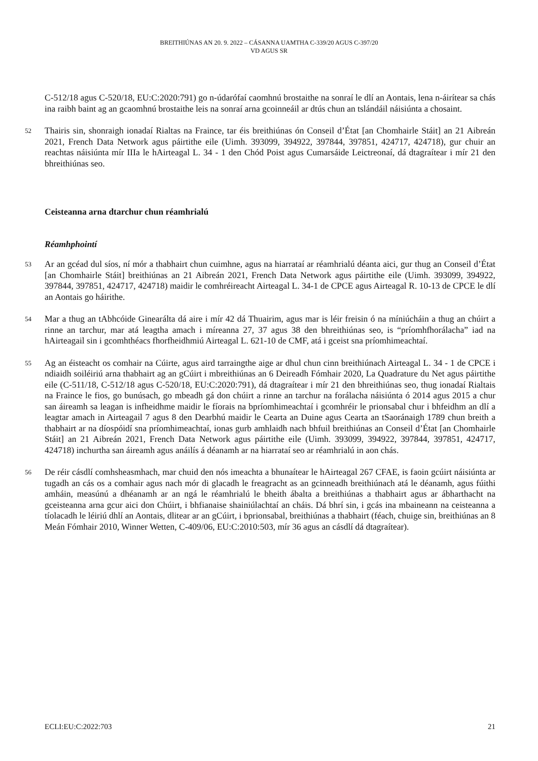BREITHIÚNAS AN 20. 9. 2022 – CÁSANNA UAMTHA C-339/20 AGUS C-397/20
VD AGUS SR
C-512/18 agus C-520/18, EU:C:2020:791) go n-údarófaí caomhnú brostaithe na sonraí le dlí an Aontais, lena n-áirítear sa chás ina raibh baint ag an gcaomhnú brostaithe leis na sonraí arna gcoinneáil ar dtús chun an tslándáil náisiúnta a chosaint.
52
Thairis sin, shonraigh ionadaí Rialtas na Fraince, tar éis breithiúnas ón Conseil d’État [an Chomhairle Stáit] an 21 Aibreán 2021, French Data Network agus páirtithe eile (Uimh. 393099, 394922, 397844, 397851, 424717, 424718), gur chuir an reachtas náisiúnta mír IIIa le hAirteagal L. 34 - 1 den Chód Poist agus Cumarsáide Leictreonaí, dá dtagraítear i mír 21 den bhreithiúnas seo.
Ceisteanna arna dtarchur chun réamhrialú
Réamhphointí
53
Ar an gcéad dul síos, ní mór a thabhairt chun cuimhne, agus na hiarrataí ar réamhrialú déanta aici, gur thug an Conseil d’État [an Chomhairle Stáit] breithiúnas an 21 Aibreán 2021, French Data Network agus páirtithe eile (Uimh. 393099, 394922, 397844, 397851, 424717, 424718) maidir le comhréireacht Airteagal L. 34-1 de CPCE agus Airteagal R. 10-13 de CPCE le dlí an Aontais go háirithe.
54
Mar a thug an tAbhcóide Ginearálta dá aire i mír 42 dá Thuairim, agus mar is léir freisin ó na míniúcháin a thug an chúirt a rinne an tarchur, mar atá leagtha amach i míreanna 27, 37 agus 38 den bhreithiúnas seo, is “príomhfhorálacha” iad na hAirteagail sin i gcomhthéacs fhorfheidhmiú Airteagal L. 621-10 de CMF, atá i gceist sna príomhimeachtaí.
55
Ag an éisteacht os comhair na Cúirte, agus aird tarraingthe aige ar dhul chun cinn breithiúnach Airteagal L. 34 - 1 de CPCE i ndiaidh soiléiriú arna thabhairt ag an gCúirt i mbreithiúnas an 6 Deireadh Fómhair 2020, La Quadrature du Net agus páirtithe eile (C-511/18, C-512/18 agus C-520/18, EU:C:2020:791), dá dtagraítear i mír 21 den bhreithiúnas seo, thug ionadaí Rialtais na Fraince le fios, go bunúsach, go mbeadh gá don chúirt a rinne an tarchur na forálacha náisiúnta ó 2014 agus 2015 a chur san áireamh sa leagan is infheidhme maidir le fíorais na bpríomhimeachtaí i gcomhréir le prionsabal chur i bhfeidhm an dlí a leagtar amach in Airteagail 7 agus 8 den Dearbhú maidir le Cearta an Duine agus Cearta an tSaoránaigh 1789 chun breith a thabhairt ar na díospóidí sna príomhimeachtaí, ionas gurb amhlaidh nach bhfuil breithiúnas an Conseil d’État [an Chomhairle Stáit] an 21 Aibreán 2021, French Data Network agus páirtithe eile (Uimh. 393099, 394922, 397844, 397851, 424717, 424718) inchurtha san áireamh agus anáilís á déanamh ar na hiarrataí seo ar réamhrialú in aon chás.
56
De réir cásdlí comhsheasmhach, mar chuid den nós imeachta a bhunaítear le hAirteagal 267 CFAE, is faoin gcúirt náisiúnta ar tugadh an cás os a comhair agus nach mór di glacadh le freagracht as an gcinneadh breithiúnach atá le déanamh, agus fúithi amháin, measúnú a dhéanamh ar an ngá le réamhrialú le bheith ábalta a breithiúnas a thabhairt agus ar ábharthacht na gceisteanna arna gcur aici don Chúirt, i bhfianaise shainiúlachtaí an cháis. Dá bhrí sin, i gcás ina mbaineann na ceisteanna a tíolacadh le léiriú dhlí an Aontais, dlitear ar an gCúirt, i bprionsabal, breithiúnas a thabhairt (féach, chuige sin, breithiúnas an 8 Meán Fómhair 2010, Winner Wetten, C-409/06, EU:C:2010:503, mír 36 agus an cásdlí dá dtagraítear).
ECLI:EU:C:2022:703 21